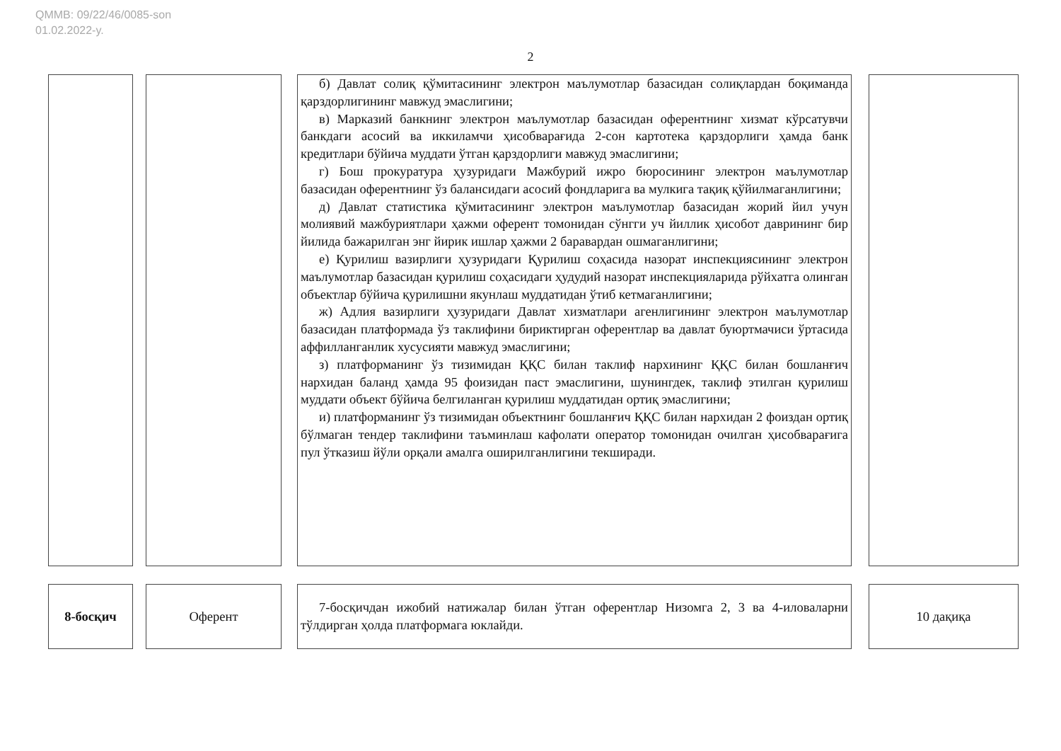QMMB: 09/22/46/0085-son
01.02.2022-y.
2
б) Давлат солиқ қўмитасининг электрон маълумотлар базасидан солиқлардан боқиманда қарздорлигининг мавжуд эмаслигини;
в) Марказий банкнинг электрон маълумотлар базасидан оферентнинг хизмат кўрсатувчи банкдаги асосий ва иккиламчи ҳисобварағида 2-сон картотека қарздорлиги ҳамда банк кредитлари бўйича муддати ўтган қарздорлиги мавжуд эмаслигини;
г) Бош прокуратура ҳузуридаги Мажбурий ижро бюросининг электрон маълумотлар базасидан оферентнинг ўз балансидаги асосий фондларига ва мулкига тақиқ қўйилмаганлигини;
д) Давлат статистика қўмитасининг электрон маълумотлар базасидан жорий йил учун молиявий мажбуриятлари ҳажми оферент томонидан сўнгги уч йиллик ҳисобот даврининг бир йилида бажарилган энг йирик ишлар ҳажми 2 баравардан ошмаганлигини;
е) Қурилиш вазирлиги ҳузуридаги Қурилиш соҳасида назорат инспекциясининг электрон маълумотлар базасидан қурилиш соҳасидаги ҳудудий назорат инспекцияларида рўйхатга олинган объектлар бўйича қурилишни якунлаш муддатидан ўтиб кетмаганлигини;
ж) Адлия вазирлиги ҳузуридаги Давлат хизматлари агенлигининг электрон маълумотлар базасидан платформада ўз таклифини бириктирган оферентлар ва давлат буюртмачиси ўртасида аффилланганлик хусусияти мавжуд эмаслигини;
з) платформанинг ўз тизимидан ҚҚС билан таклиф нархининг ҚҚС билан бошланғич нархидан баланд ҳамда 95 фоизидан паст эмаслигини, шунингдек, таклиф этилган қурилиш муддати объект бўйича белгиланган қурилиш муддатидан ортиқ эмаслигини;
и) платформанинг ўз тизимидан объектнинг бошланғич ҚҚС билан нархидан 2 фоиздан ортиқ бўлмаган тендер таклифини таъминлаш кафолати оператор томонидан очилган ҳисобварағига пул ўтказиш йўли орқали амалга оширилганлигини текширади.
8-босқич Оферент
7-босқичдан ижобий натижалар билан ўтган оферентлар Низомга 2, 3 ва 4-иловаларни тўлдирган ҳолда платформага юклайди.
10 дақиқа